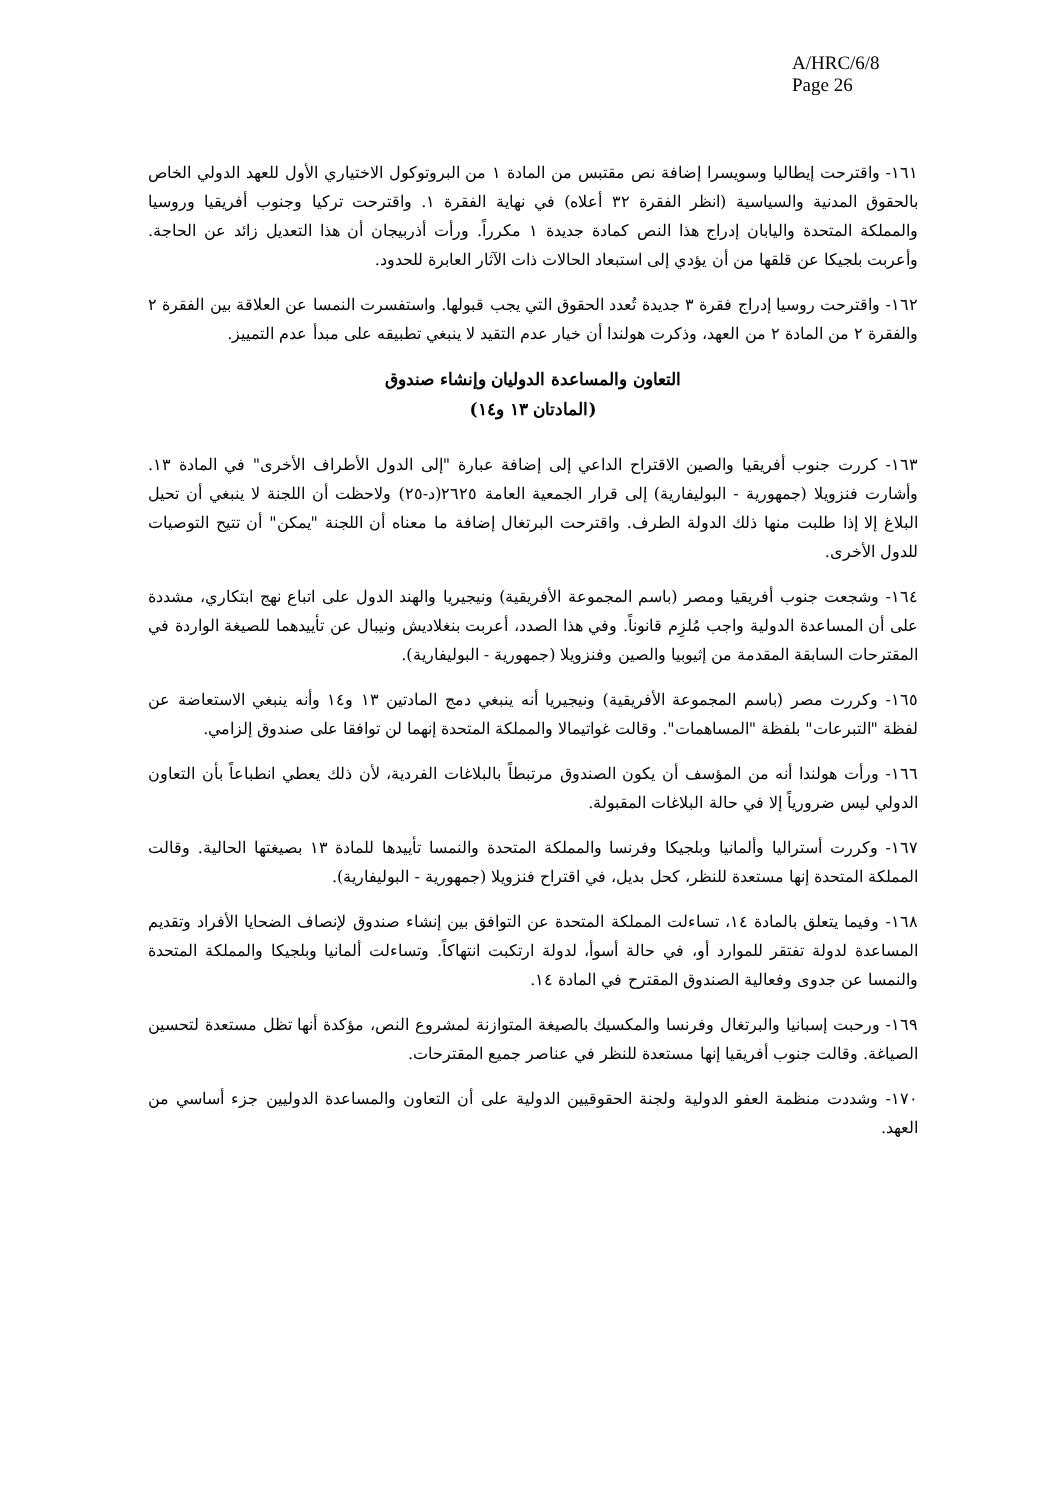A/HRC/6/8
Page 26
١٦١- واقترحت إيطاليا وسويسرا إضافة نص مقتبس من المادة ١ من البروتوكول الاختياري الأول للعهد الدولي الخاص بالحقوق المدنية والسياسية (انظر الفقرة ٣٢ أعلاه) في نهاية الفقرة ١. واقترحت تركيا وجنوب أفريقيا وروسيا والمملكة المتحدة واليابان إدراج هذا النص كمادة جديدة ١ مكرراً. ورأت أذربيجان أن هذا التعديل زائد عن الحاجة. وأعربت بلجيكا عن قلقها من أن يؤدي إلى استبعاد الحالات ذات الآثار العابرة للحدود.
١٦٢- واقترحت روسيا إدراج فقرة ٣ جديدة تُعدد الحقوق التي يجب قبولها. واستفسرت النمسا عن العلاقة بين الفقرة ٢ والفقرة ٢ من المادة ٢ من العهد، وذكرت هولندا أن خيار عدم التقيد لا ينبغي تطبيقه على مبدأ عدم التمييز.
التعاون والمساعدة الدوليان وإنشاء صندوق
(المادتان ١٣ و١٤)
١٦٣- كررت جنوب أفريقيا والصين الاقتراح الداعي إلى إضافة عبارة "إلى الدول الأطراف الأخرى" في المادة ١٣. وأشارت فنزويلا (جمهورية - البوليفارية) إلى قرار الجمعية العامة ٢٦٢٥(د-٢٥) ولاحظت أن اللجنة لا ينبغي أن تحيل البلاغ إلا إذا طلبت منها ذلك الدولة الطرف. واقترحت البرتغال إضافة ما معناه أن اللجنة "يمكن" أن تتيح التوصيات للدول الأخرى.
١٦٤- وشجعت جنوب أفريقيا ومصر (باسم المجموعة الأفريقية) ونيجيريا والهند الدول على اتباع نهج ابتكاري، مشددة على أن المساعدة الدولية واجب مُلزِم قانوناً. وفي هذا الصدد، أعربت بنغلاديش ونيبال عن تأييدهما للصيغة الواردة في المقترحات السابقة المقدمة من إثيوبيا والصين وفنزويلا (جمهورية - البوليفارية).
١٦٥- وكررت مصر (باسم المجموعة الأفريقية) ونيجيريا أنه ينبغي دمج المادتين ١٣ و١٤ وأنه ينبغي الاستعاضة عن لفظة "التبرعات" بلفظة "المساهمات". وقالت غواتيمالا والمملكة المتحدة إنهما لن توافقا على صندوق إلزامي.
١٦٦- ورأت هولندا أنه من المؤسف أن يكون الصندوق مرتبطاً بالبلاغات الفردية، لأن ذلك يعطي انطباعاً بأن التعاون الدولي ليس ضرورياً إلا في حالة البلاغات المقبولة.
١٦٧- وكررت أستراليا وألمانيا وبلجيكا وفرنسا والمملكة المتحدة والنمسا تأييدها للمادة ١٣ بصيغتها الحالية. وقالت المملكة المتحدة إنها مستعدة للنظر، كحل بديل، في اقتراح فنزويلا (جمهورية - البوليفارية).
١٦٨- وفيما يتعلق بالمادة ١٤، تساءلت المملكة المتحدة عن التوافق بين إنشاء صندوق لإنصاف الضحايا الأفراد وتقديم المساعدة لدولة تفتقر للموارد أو، في حالة أسوأ، لدولة ارتكبت انتهاكاً. وتساءلت ألمانيا وبلجيكا والمملكة المتحدة والنمسا عن جدوى وفعالية الصندوق المقترح في المادة ١٤.
١٦٩- ورحبت إسبانيا والبرتغال وفرنسا والمكسيك بالصيغة المتوازنة لمشروع النص، مؤكدة أنها تظل مستعدة لتحسين الصياغة. وقالت جنوب أفريقيا إنها مستعدة للنظر في عناصر جميع المقترحات.
١٧٠- وشددت منظمة العفو الدولية ولجنة الحقوقيين الدولية على أن التعاون والمساعدة الدوليين جزء أساسي من العهد.